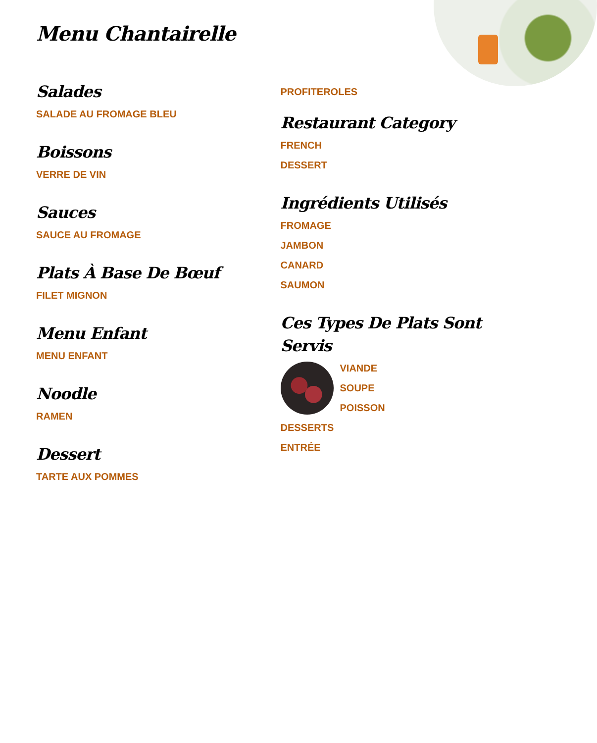Menu Chantairelle
Salades
SALADE AU FROMAGE BLEU
Boissons
VERRE DE VIN
Sauces
SAUCE AU FROMAGE
Plats À Base De Bœuf
FILET MIGNON
Menu Enfant
MENU ENFANT
Noodle
RAMEN
Dessert
TARTE AUX POMMES
PROFITEROLES
Restaurant Category
FRENCH
DESSERT
Ingrédients Utilisés
FROMAGE
JAMBON
CANARD
SAUMON
Ces Types De Plats Sont Servis
VIANDE
SOUPE
POISSON
DESSERTS
ENTRÉE